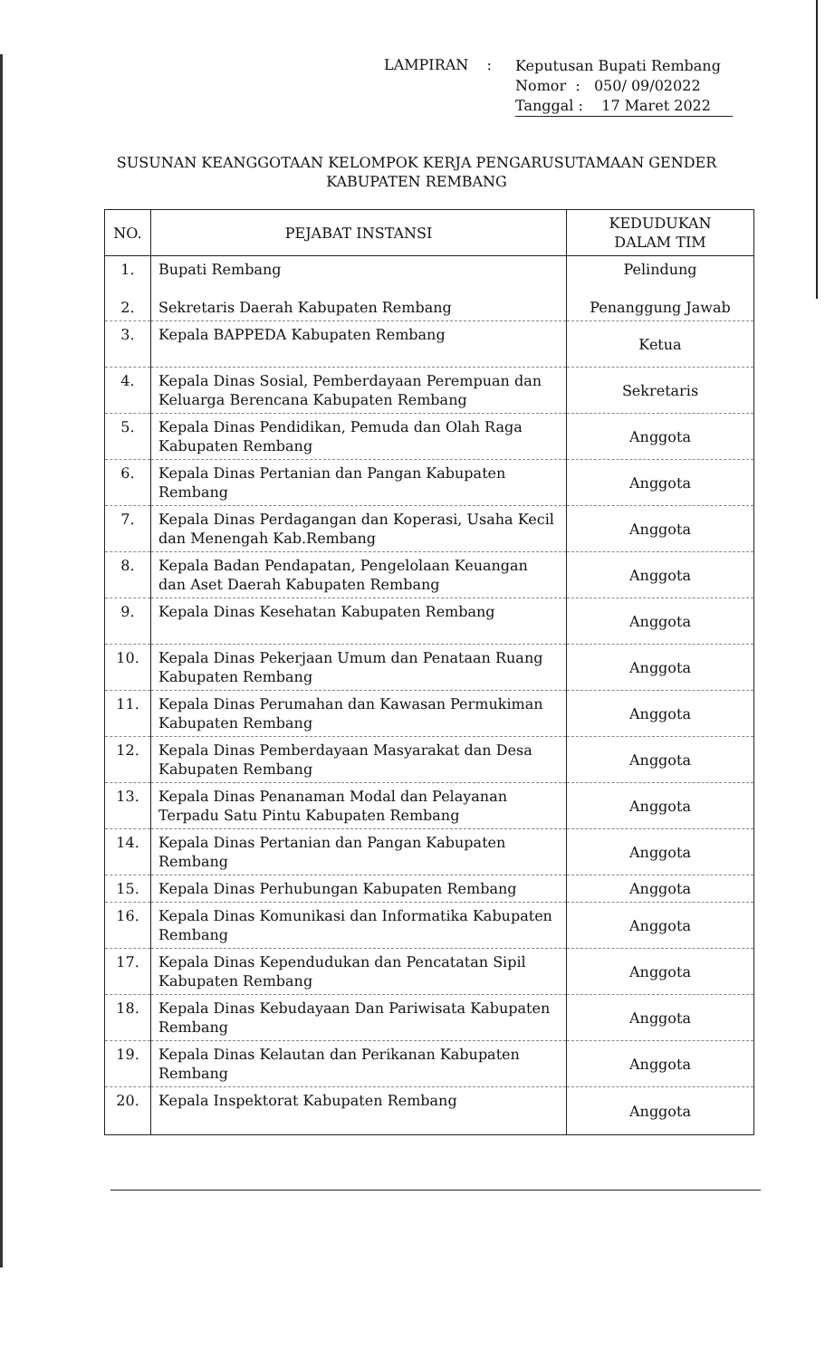LAMPIRAN :
Keputusan Bupati Rembang
Nomor : 050/ 09/02022
Tanggal : 17 Maret 2022
SUSUNAN KEANGGOTAAN KELOMPOK KERJA PENGARUSUTAMAAN GENDER
KABUPATEN REMBANG
| NO. | PEJABAT INSTANSI | KEDUDUKAN DALAM TIM |
| --- | --- | --- |
| 1. 2. | Bupati Rembang Sekretaris Daerah Kabupaten Rembang | Pelindung Penanggung Jawab |
| 3. | Kepala BAPPEDA Kabupaten Rembang | Ketua |
| 4. | Kepala Dinas Sosial, Pemberdayaan Perempuan dan Keluarga Berencana Kabupaten Rembang | Sekretaris |
| 5. | Kepala Dinas Pendidikan, Pemuda dan Olah Raga Kabupaten Rembang | Anggota |
| 6. | Kepala Dinas Pertanian dan Pangan Kabupaten Rembang | Anggota |
| 7. | Kepala Dinas Perdagangan dan Koperasi, Usaha Kecil dan Menengah Kab.Rembang | Anggota |
| 8. | Kepala Badan Pendapatan, Pengelolaan Keuangan dan Aset Daerah Kabupaten Rembang | Anggota |
| 9. | Kepala Dinas Kesehatan Kabupaten Rembang | Anggota |
| 10. | Kepala Dinas Pekerjaan Umum dan Penataan Ruang Kabupaten Rembang | Anggota |
| 11. | Kepala Dinas Perumahan dan Kawasan Permukiman Kabupaten Rembang | Anggota |
| 12. | Kepala Dinas Pemberdayaan Masyarakat dan Desa Kabupaten Rembang | Anggota |
| 13. | Kepala Dinas Penanaman Modal dan Pelayanan Terpadu Satu Pintu Kabupaten Rembang | Anggota |
| 14. | Kepala Dinas Pertanian dan Pangan Kabupaten Rembang | Anggota |
| 15. | Kepala Dinas Perhubungan Kabupaten Rembang | Anggota |
| 16. | Kepala Dinas Komunikasi dan Informatika Kabupaten Rembang | Anggota |
| 17. | Kepala Dinas Kependudukan dan Pencatatan Sipil Kabupaten Rembang | Anggota |
| 18. | Kepala Dinas Kebudayaan Dan Pariwisata Kabupaten Rembang | Anggota |
| 19. | Kepala Dinas Kelautan dan Perikanan Kabupaten Rembang | Anggota |
| 20. | Kepala Inspektorat Kabupaten Rembang | Anggota |